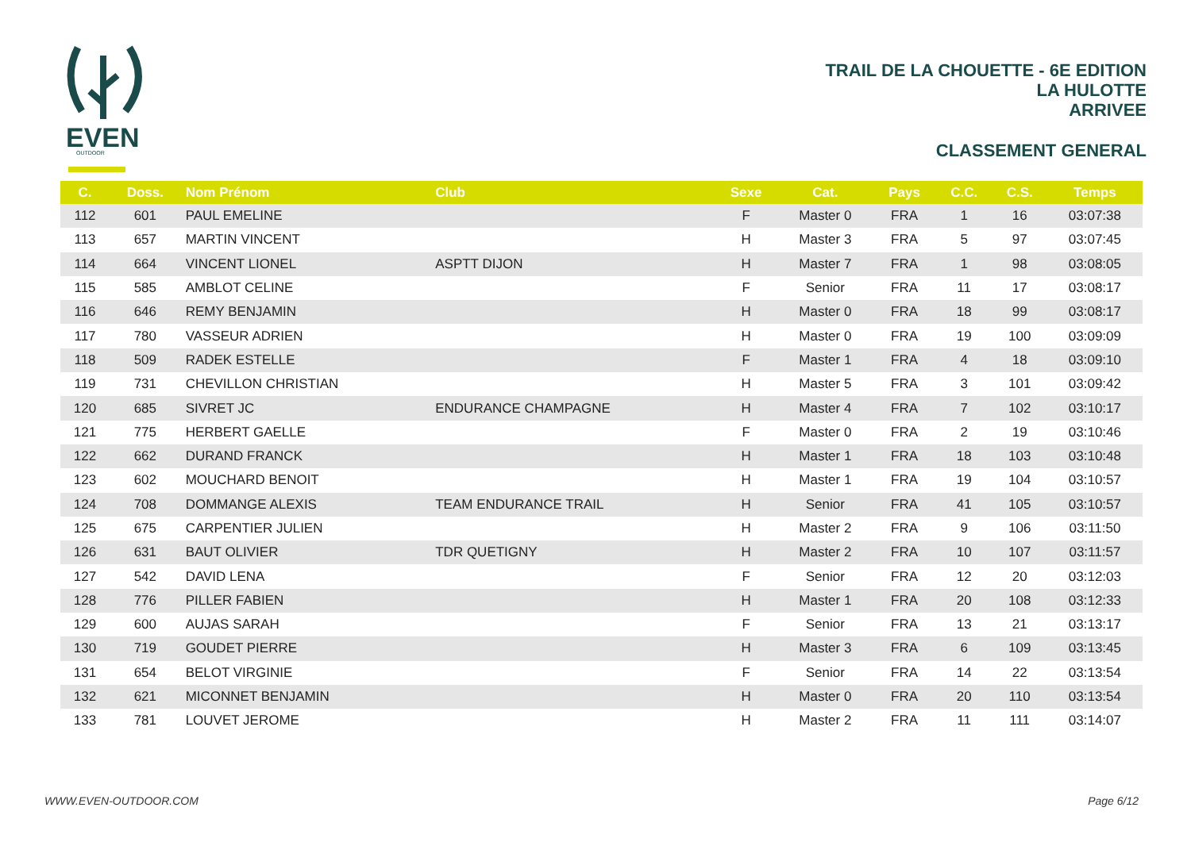EVEN
OUTDOOR
TRAIL DE LA CHOUETTE - 6E EDITION
LA HULOTTE
ARRIVEE
CLASSEMENT GENERAL
| C. | Doss. | Nom Prénom | Club | Sexe | Cat. | Pays | C.C. | C.S. | Temps |
| --- | --- | --- | --- | --- | --- | --- | --- | --- | --- |
| 112 | 601 | PAUL EMELINE | | F | Master 0 | FRA | 1 | 16 | 03:07:38 |
| 113 | 657 | MARTIN VINCENT | | H | Master 3 | FRA | 5 | 97 | 03:07:45 |
| 114 | 664 | VINCENT LIONEL | ASPTT DIJON | H | Master 7 | FRA | 1 | 98 | 03:08:05 |
| 115 | 585 | AMBLOT CELINE | | F | Senior | FRA | 11 | 17 | 03:08:17 |
| 116 | 646 | REMY BENJAMIN | | H | Master 0 | FRA | 18 | 99 | 03:08:17 |
| 117 | 780 | VASSEUR ADRIEN | | H | Master 0 | FRA | 19 | 100 | 03:09:09 |
| 118 | 509 | RADEK ESTELLE | | F | Master 1 | FRA | 4 | 18 | 03:09:10 |
| 119 | 731 | CHEVILLON CHRISTIAN | | H | Master 5 | FRA | 3 | 101 | 03:09:42 |
| 120 | 685 | SIVRET JC | ENDURANCE CHAMPAGNE | H | Master 4 | FRA | 7 | 102 | 03:10:17 |
| 121 | 775 | HERBERT GAELLE | | F | Master 0 | FRA | 2 | 19 | 03:10:46 |
| 122 | 662 | DURAND FRANCK | | H | Master 1 | FRA | 18 | 103 | 03:10:48 |
| 123 | 602 | MOUCHARD BENOIT | | H | Master 1 | FRA | 19 | 104 | 03:10:57 |
| 124 | 708 | DOMMANGE ALEXIS | TEAM ENDURANCE TRAIL | H | Senior | FRA | 41 | 105 | 03:10:57 |
| 125 | 675 | CARPENTIER JULIEN | | H | Master 2 | FRA | 9 | 106 | 03:11:50 |
| 126 | 631 | BAUT OLIVIER | TDR QUETIGNY | H | Master 2 | FRA | 10 | 107 | 03:11:57 |
| 127 | 542 | DAVID LENA | | F | Senior | FRA | 12 | 20 | 03:12:03 |
| 128 | 776 | PILLER FABIEN | | H | Master 1 | FRA | 20 | 108 | 03:12:33 |
| 129 | 600 | AUJAS SARAH | | F | Senior | FRA | 13 | 21 | 03:13:17 |
| 130 | 719 | GOUDET PIERRE | | H | Master 3 | FRA | 6 | 109 | 03:13:45 |
| 131 | 654 | BELOT VIRGINIE | | F | Senior | FRA | 14 | 22 | 03:13:54 |
| 132 | 621 | MICONNET BENJAMIN | | H | Master 0 | FRA | 20 | 110 | 03:13:54 |
| 133 | 781 | LOUVET JEROME | | H | Master 2 | FRA | 11 | 111 | 03:14:07 |
WWW.EVEN-OUTDOOR.COM Page 6/12